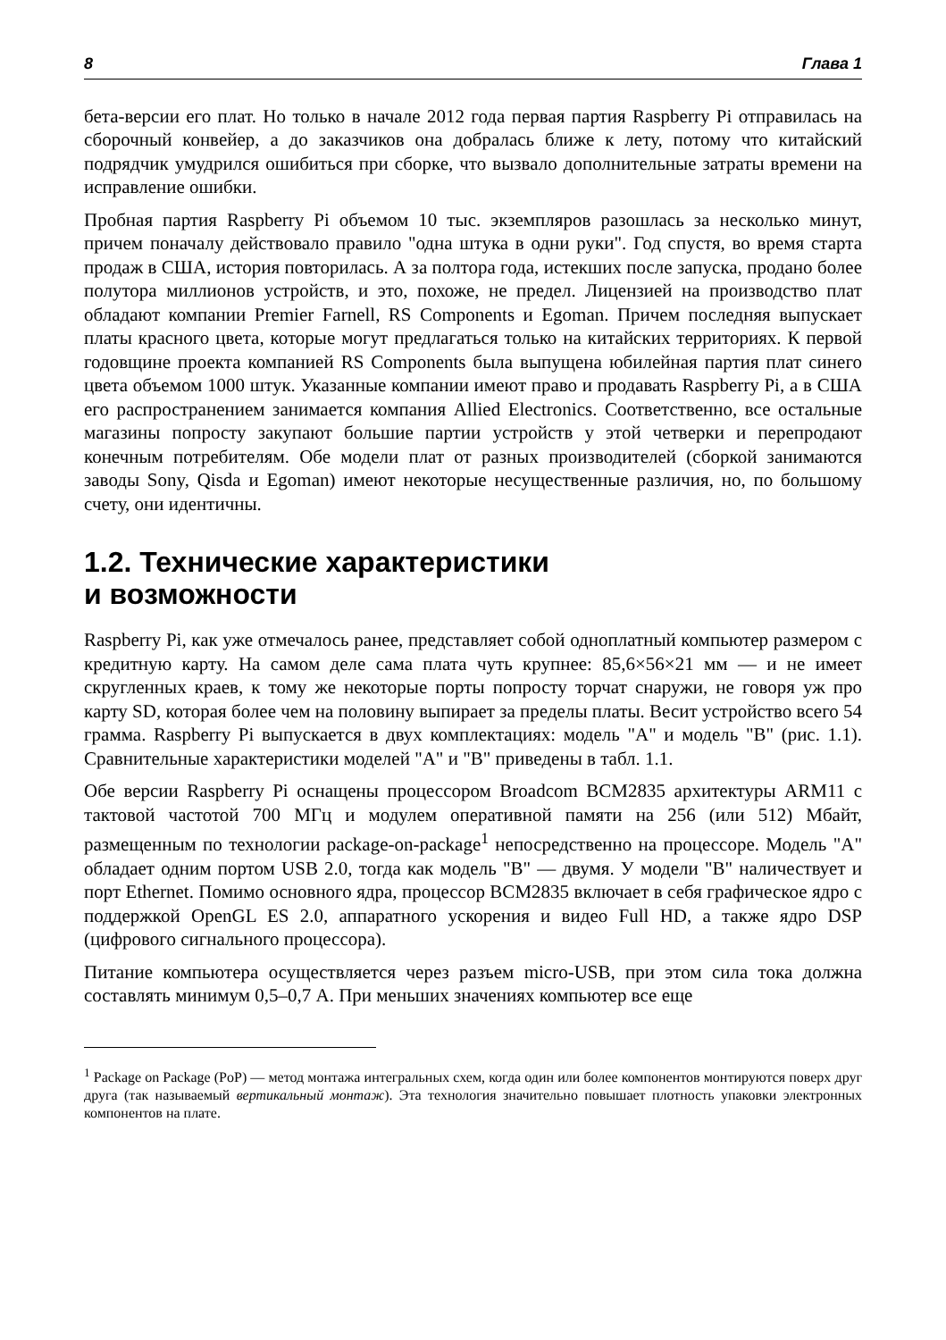8 Глава 1
бета-версии его плат. Но только в начале 2012 года первая партия Raspberry Pi отправилась на сборочный конвейер, а до заказчиков она добралась ближе к лету, потому что китайский подрядчик умудрился ошибиться при сборке, что вызвало дополнительные затраты времени на исправление ошибки.
Пробная партия Raspberry Pi объемом 10 тыс. экземпляров разошлась за несколько минут, причем поначалу действовало правило "одна штука в одни руки". Год спустя, во время старта продаж в США, история повторилась. А за полтора года, истекших после запуска, продано более полутора миллионов устройств, и это, похоже, не предел. Лицензией на производство плат обладают компании Premier Farnell, RS Components и Egoman. Причем последняя выпускает платы красного цвета, которые могут предлагаться только на китайских территориях. К первой годовщине проекта компанией RS Components была выпущена юбилейная партия плат синего цвета объемом 1000 штук. Указанные компании имеют право и продавать Raspberry Pi, а в США его распространением занимается компания Allied Electronics. Соответственно, все остальные магазины попросту закупают большие партии устройств у этой четверки и перепродают конечным потребителям. Обе модели плат от разных производителей (сборкой занимаются заводы Sony, Qisda и Egoman) имеют некоторые несущественные различия, но, по большому счету, они идентичны.
1.2. Технические характеристики
и возможности
Raspberry Pi, как уже отмечалось ранее, представляет собой одноплатный компьютер размером с кредитную карту. На самом деле сама плата чуть крупнее: 85,6×56×21 мм — и не имеет скругленных краев, к тому же некоторые порты попросту торчат снаружи, не говоря уж про карту SD, которая более чем на половину выпирает за пределы платы. Весит устройство всего 54 грамма. Raspberry Pi выпускается в двух комплектациях: модель "A" и модель "B" (рис. 1.1). Сравнительные характеристики моделей "A" и "B" приведены в табл. 1.1.
Обе версии Raspberry Pi оснащены процессором Broadcom BCM2835 архитектуры ARM11 с тактовой частотой 700 МГц и модулем оперативной памяти на 256 (или 512) Мбайт, размещенным по технологии package-on-package<sup>1</sup> непосредственно на процессоре. Модель "A" обладает одним портом USB 2.0, тогда как модель "B" — двумя. У модели "B" наличествует и порт Ethernet. Помимо основного ядра, процессор BCM2835 включает в себя графическое ядро с поддержкой OpenGL ES 2.0, аппаратного ускорения и видео Full HD, а также ядро DSP (цифрового сигнального процессора).
Питание компьютера осуществляется через разъем micro-USB, при этом сила тока должна составлять минимум 0,5–0,7 А. При меньших значениях компьютер все еще
<sup>1</sup> Package on Package (PoP) — метод монтажа интегральных схем, когда один или более компонентов монтируются поверх друг друга (так называемый вертикальный монтаж). Эта технология значительно повышает плотность упаковки электронных компонентов на плате.